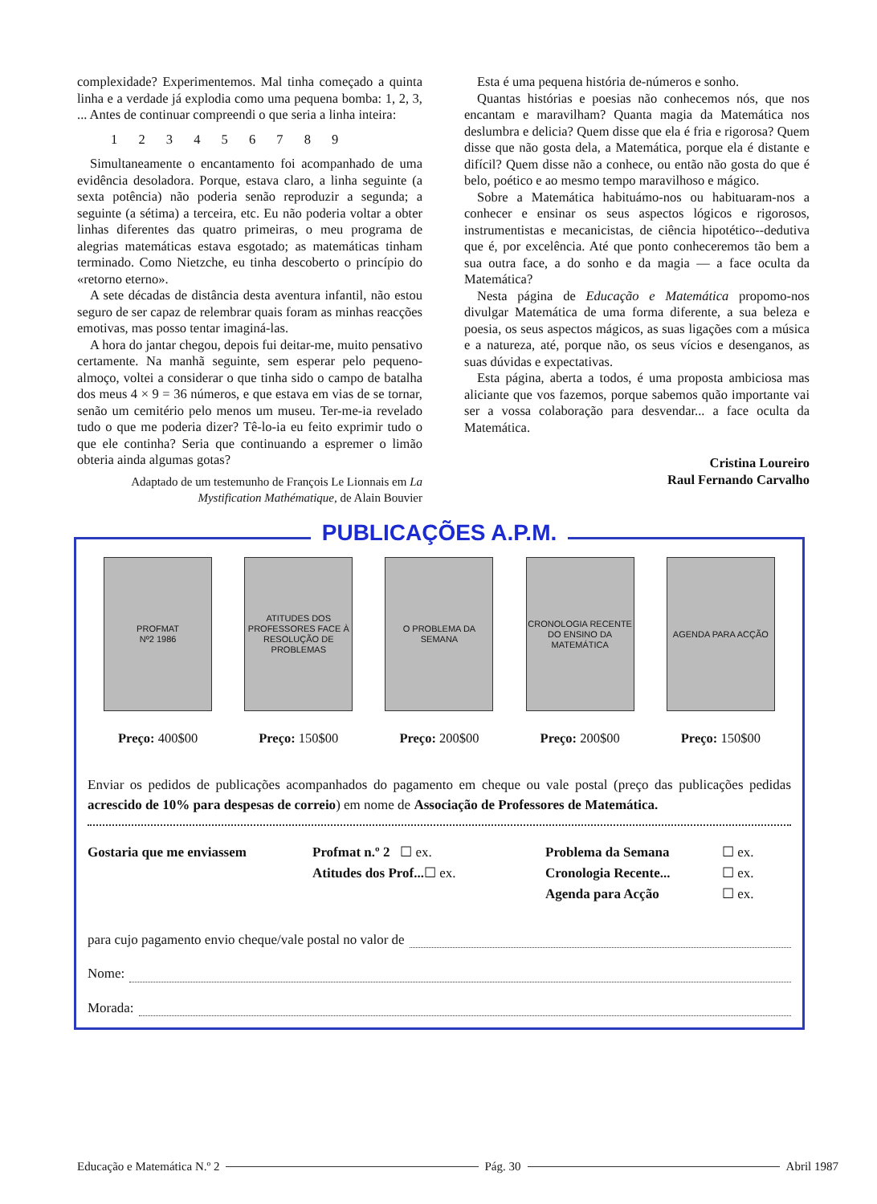complexidade? Experimentemos. Mal tinha começado a quinta linha e a verdade já explodia como uma pequena bomba: 1, 2, 3, ... Antes de continuar compreendi o que seria a linha inteira:
1 2 3 4 5 6 7 8 9
Simultaneamente o encantamento foi acompanhado de uma evidência desoladora. Porque, estava claro, a linha seguinte (a sexta potência) não poderia senão reproduzir a segunda; a seguinte (a sétima) a terceira, etc. Eu não poderia voltar a obter linhas diferentes das quatro primeiras, o meu programa de alegrias matemáticas estava esgotado; as matemáticas tinham terminado. Como Nietzche, eu tinha descoberto o princípio do «retorno eterno».
A sete décadas de distância desta aventura infantil, não estou seguro de ser capaz de relembrar quais foram as minhas reacções emotivas, mas posso tentar imaginá-las.
A hora do jantar chegou, depois fui deitar-me, muito pensativo certamente. Na manhã seguinte, sem esperar pelo pequeno-almoço, voltei a considerar o que tinha sido o campo de batalha dos meus 4 × 9 = 36 números, e que estava em vias de se tornar, senão um cemitério pelo menos um museu. Ter-me-ia revelado tudo o que me poderia dizer? Tê-lo-ia eu feito exprimir tudo o que ele continha? Seria que continuando a espremer o limão obteria ainda algumas gotas?
Adaptado de um testemunho de François Le Lionnais em La Mystification Mathématique, de Alain Bouvier
Esta é uma pequena história de-números e sonho.
Quantas histórias e poesias não conhecemos nós, que nos encantam e maravilham? Quanta magia da Matemática nos deslumbra e delicia? Quem disse que ela é fria e rigorosa? Quem disse que não gosta dela, a Matemática, porque ela é distante e difícil? Quem disse não a conhece, ou então não gosta do que é belo, poético e ao mesmo tempo maravilhoso e mágico.
Sobre a Matemática habituámo-nos ou habituaram-nos a conhecer e ensinar os seus aspectos lógicos e rigorosos, instrumentistas e mecanicistas, de ciência hipotético--dedutiva que é, por excelência. Até que ponto conheceremos tão bem a sua outra face, a do sonho e da magia — a face oculta da Matemática?
Nesta página de Educação e Matemática propomo-nos divulgar Matemática de uma forma diferente, a sua beleza e poesia, os seus aspectos mágicos, as suas ligações com a música e a natureza, até, porque não, os seus vícios e desenganos, as suas dúvidas e expectativas.
Esta página, aberta a todos, é uma proposta ambiciosa mas aliciante que vos fazemos, porque sabemos quão importante vai ser a vossa colaboração para desvendar... a face oculta da Matemática.
Cristina Loureiro
Raul Fernando Carvalho
PUBLICAÇÕES A.P.M.
PROFMAT
Nº2 1986
Preço: 400$00
ATITUDES DOS PROFESSORES FACE À RESOLUÇÃO DE PROBLEMAS
Preço: 150$00
O PROBLEMA DA SEMANA
Preço: 200$00
CRONOLOGIA RECENTE DO ENSINO DA MATEMÁTICA
Preço: 200$00
AGENDA PARA ACÇÃO
Preço: 150$00
Enviar os pedidos de publicações acompanhados do pagamento em cheque ou vale postal (preço das publicações pedidas acrescido de 10% para despesas de correio) em nome de Associação de Professores de Matemática.
Gostaria que me enviassem Profmat n.º 2 ☐ ex. Problema da Semana ☐ ex. Atitudes dos Prof...☐ ex. Cronologia Recente... ☐ ex. Agenda para Acção ☐ ex.
para cujo pagamento envio cheque/vale postal no valor de
Nome:
Morada:
Educação e Matemática N.º 2 Pág. 30 Abril 1987